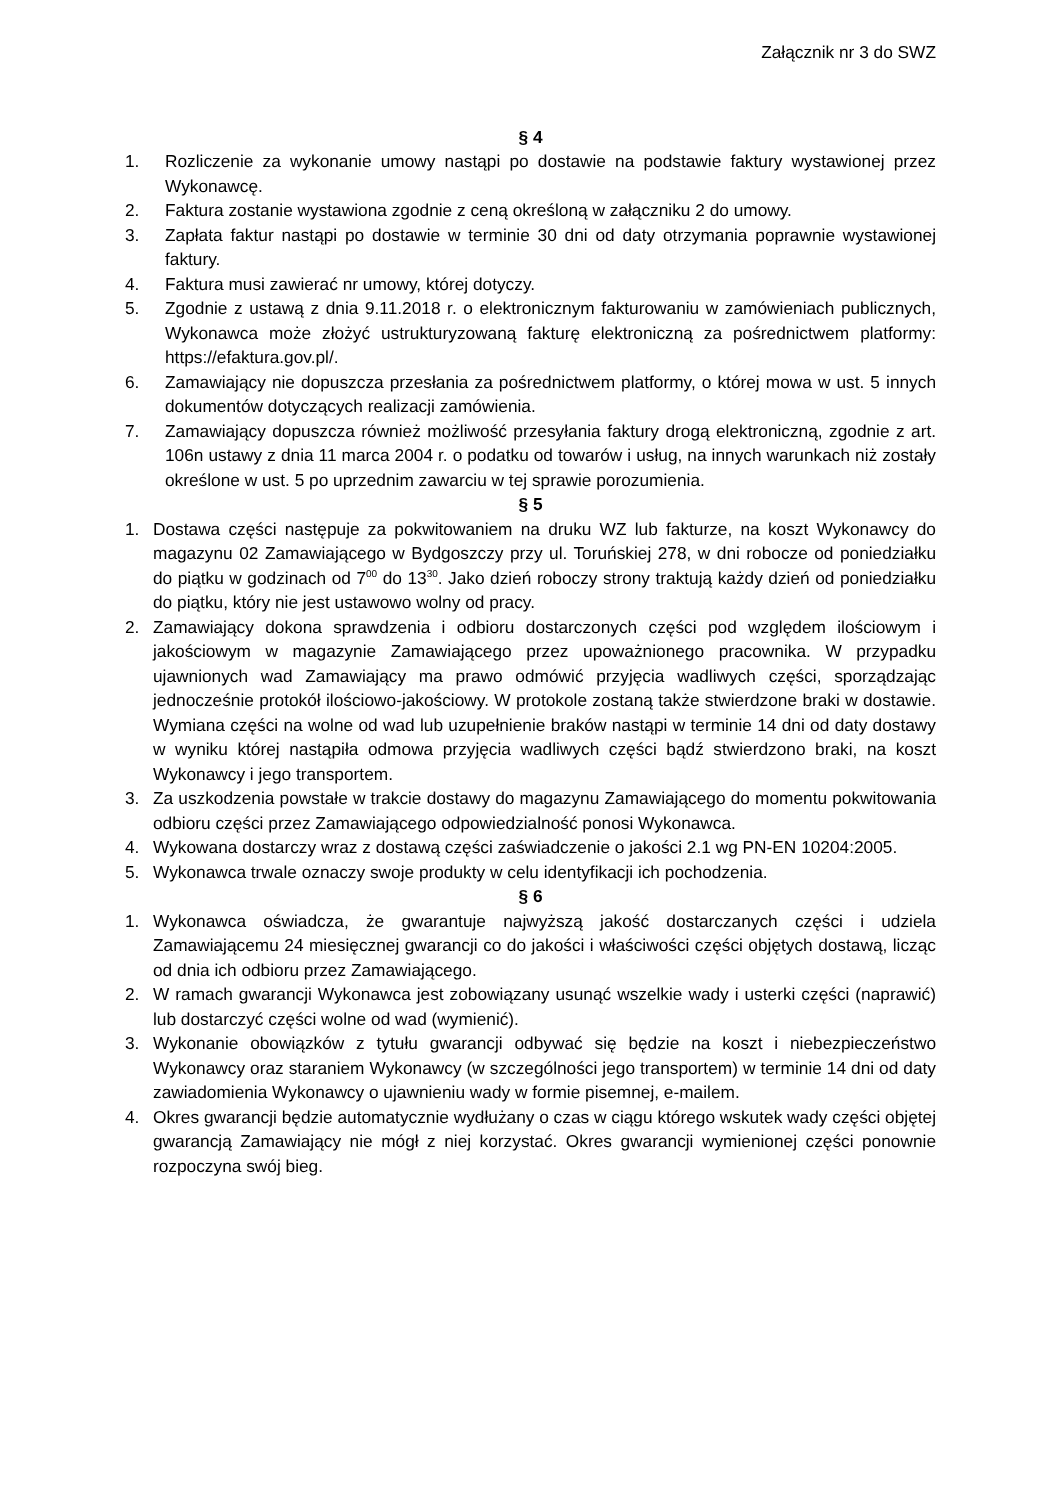Załącznik nr 3 do SWZ
§ 4
1. Rozliczenie za wykonanie umowy nastąpi po dostawie na podstawie faktury wystawionej przez Wykonawcę.
2. Faktura zostanie wystawiona zgodnie z ceną określoną w załączniku 2 do umowy.
3. Zapłata faktur nastąpi po dostawie w terminie 30 dni od daty otrzymania poprawnie wystawionej faktury.
4. Faktura musi zawierać nr umowy, której dotyczy.
5. Zgodnie z ustawą z dnia 9.11.2018 r. o elektronicznym fakturowaniu w zamówieniach publicznych, Wykonawca może złożyć ustrukturyzowaną fakturę elektroniczną za pośrednictwem platformy: https://efaktura.gov.pl/.
6. Zamawiający nie dopuszcza przesłania za pośrednictwem platformy, o której mowa w ust. 5 innych dokumentów dotyczących realizacji zamówienia.
7. Zamawiający dopuszcza również możliwość przesyłania faktury drogą elektroniczną, zgodnie z art. 106n ustawy z dnia 11 marca 2004 r. o podatku od towarów i usług, na innych warunkach niż zostały określone w ust. 5 po uprzednim zawarciu w tej sprawie porozumienia.
§ 5
1. Dostawa części następuje za pokwitowaniem na druku WZ lub fakturze, na koszt Wykonawcy do magazynu 02 Zamawiającego w Bydgoszczy przy ul. Toruńskiej 278, w dni robocze od poniedziałku do piątku w godzinach od 7<sup>00</sup> do 13<sup>30</sup>. Jako dzień roboczy strony traktują każdy dzień od poniedziałku do piątku, który nie jest ustawowo wolny od pracy.
2. Zamawiający dokona sprawdzenia i odbioru dostarczonych części pod względem ilościowym i jakościowym w magazynie Zamawiającego przez upoważnionego pracownika. W przypadku ujawnionych wad Zamawiający ma prawo odmówić przyjęcia wadliwych części, sporządzając jednocześnie protokół ilościowo-jakościowy. W protokole zostaną także stwierdzone braki w dostawie. Wymiana części na wolne od wad lub uzupełnienie braków nastąpi w terminie 14 dni od daty dostawy w wyniku której nastąpiła odmowa przyjęcia wadliwych części bądź stwierdzono braki, na koszt Wykonawcy i jego transportem.
3. Za uszkodzenia powstałe w trakcie dostawy do magazynu Zamawiającego do momentu pokwitowania odbioru części przez Zamawiającego odpowiedzialność ponosi Wykonawca.
4. Wykowana dostarczy wraz z dostawą części zaświadczenie o jakości 2.1 wg PN-EN 10204:2005.
5. Wykonawca trwale oznaczy swoje produkty w celu identyfikacji ich pochodzenia.
§ 6
1. Wykonawca oświadcza, że gwarantuje najwyższą jakość dostarczanych części i udziela Zamawiającemu 24 miesięcznej gwarancji co do jakości i właściwości części objętych dostawą, licząc od dnia ich odbioru przez Zamawiającego.
2. W ramach gwarancji Wykonawca jest zobowiązany usunąć wszelkie wady i usterki części (naprawić) lub dostarczyć części wolne od wad (wymienić).
3. Wykonanie obowiązków z tytułu gwarancji odbywać się będzie na koszt i niebezpieczeństwo Wykonawcy oraz staraniem Wykonawcy (w szczególności jego transportem) w terminie 14 dni od daty zawiadomienia Wykonawcy o ujawnieniu wady w formie pisemnej, e-mailem.
4. Okres gwarancji będzie automatycznie wydłużany o czas w ciągu którego wskutek wady części objętej gwarancją Zamawiający nie mógł z niej korzystać. Okres gwarancji wymienionej części ponownie rozpoczyna swój bieg.